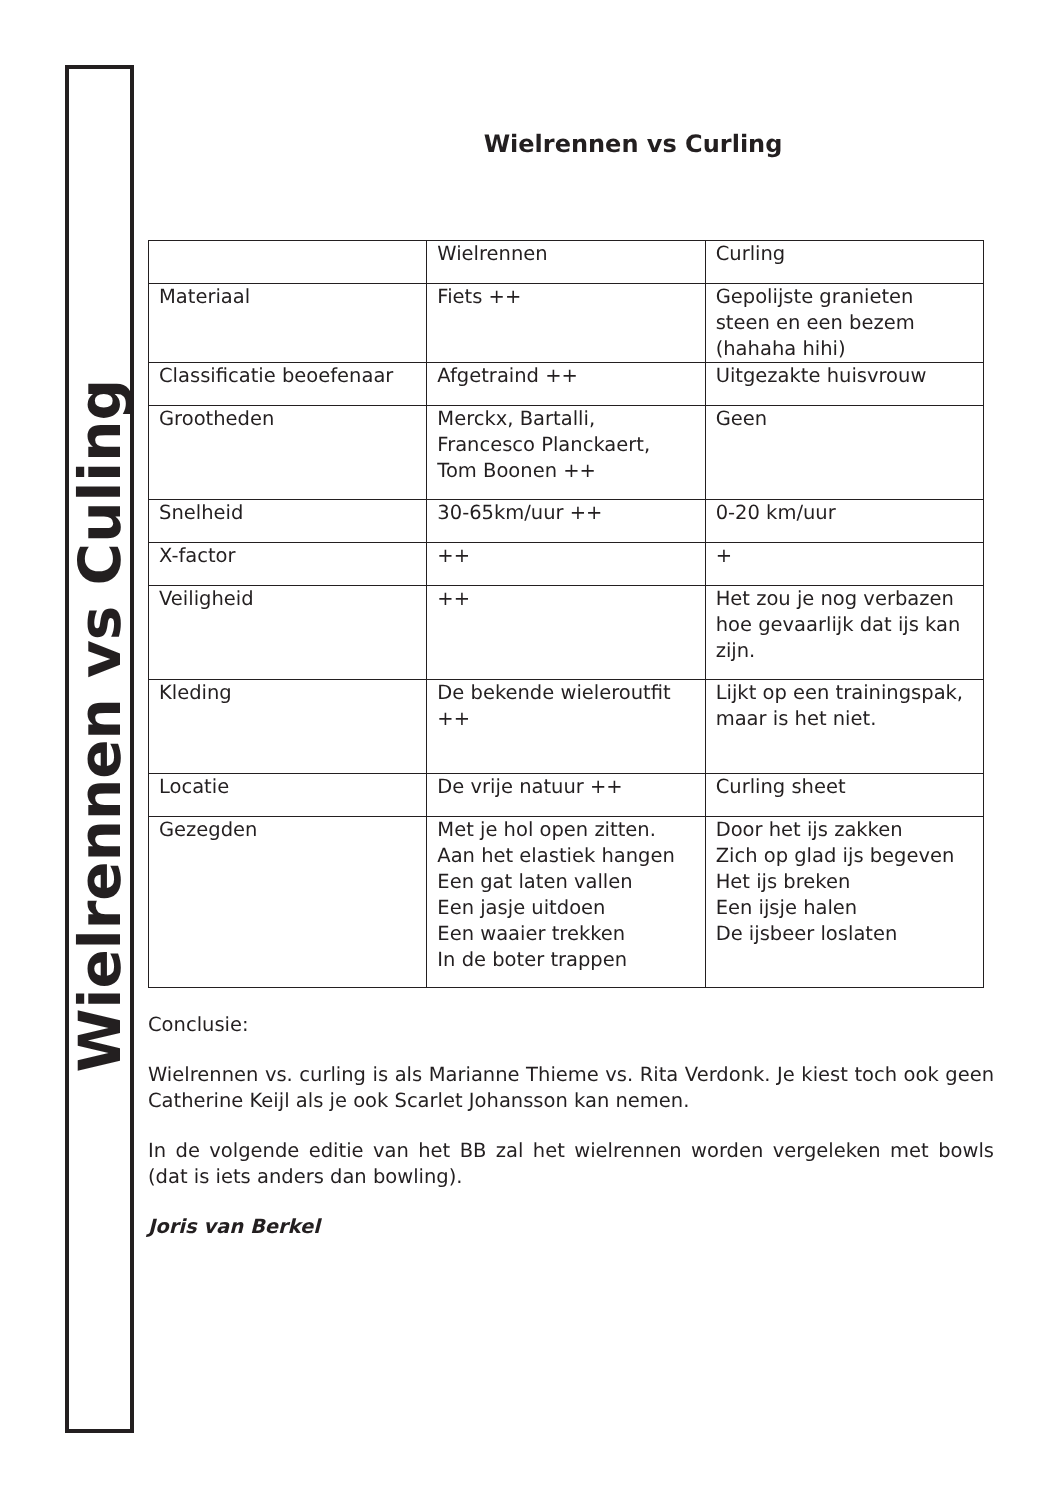Wielrennen vs Culing
Wielrennen vs Curling
| | Wielrennen | Curling |
| Materiaal | Fiets ++ | Gepolijste granieten steen en een bezem (hahaha hihi) |
| Classificatie beoefenaar | Afgetraind ++ | Uitgezakte huisvrouw |
| Grootheden | Merckx, Bartalli, Francesco Planckaert, Tom Boonen ++ | Geen |
| Snelheid | 30-65km/uur ++ | 0-20 km/uur |
| X-factor | ++ | + |
| Veiligheid | ++ | Het zou je nog verbazen hoe gevaarlijk dat ijs kan zijn. |
| Kleding | De bekende wieleroutfit ++ | Lijkt op een trainingspak, maar is het niet. |
| Locatie | De vrije natuur ++ | Curling sheet |
| Gezegden | Met je hol open zitten. Aan het elastiek hangen Een gat laten vallen Een jasje uitdoen Een waaier trekken In de boter trappen | Door het ijs zakken Zich op glad ijs begeven Het ijs breken Een ijsje halen De ijsbeer loslaten |
Conclusie:
Wielrennen vs. curling is als Marianne Thieme vs. Rita Verdonk. Je kiest toch ook geen Catherine Keijl als je ook Scarlet Johansson kan nemen.
In de volgende editie van het BB zal het wielrennen worden vergeleken met bowls (dat is iets anders dan bowling).
Joris van Berkel